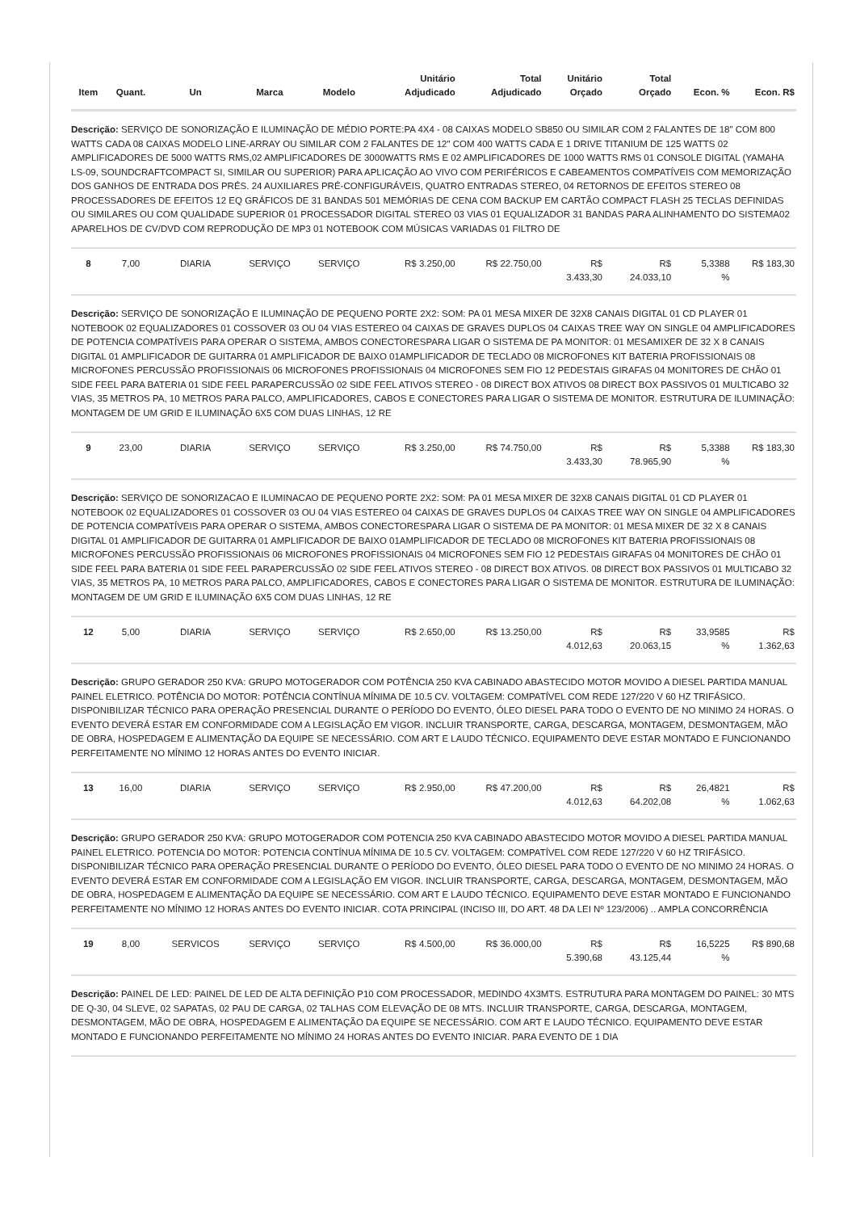| Item | Quant. | Un | Marca | Modelo | Unitário Adjudicado | Total Adjudicado | Unitário Orçado | Total Orçado | Econ. % | Econ. R$ |
| --- | --- | --- | --- | --- | --- | --- | --- | --- | --- | --- |
| Descrição: SERVIÇO DE SONORIZAÇÃO E ILUMINAÇÃO DE MÉDIO PORTE:PA 4X4 - 08 CAIXAS MODELO SB850 OU SIMILAR COM 2 FALANTES DE 18" COM 800 WATTS CADA 08 CAIXAS MODELO LINE-ARRAY OU SIMILAR COM 2 FALANTES DE 12" COM 400 WATTS CADA E 1 DRIVE TITANIUM DE 125 WATTS 02 AMPLIFICADORES DE 5000 WATTS RMS,02 AMPLIFICADORES DE 3000WATTS RMS E 02 AMPLIFICADORES DE 1000 WATTS RMS 01 CONSOLE DIGITAL (YAMAHA LS-09, SOUNDCRAFTCOMPACT SI, SIMILAR OU SUPERIOR) PARA APLICAÇÃO AO VIVO COM PERIFÉRICOS E CABEAMENTOS COMPATÍVEIS COM MEMORIZAÇÃO DOS GANHOS DE ENTRADA DOS PRÉS. 24 AUXILIARES PRÉ-CONFIGURÁVEIS, QUATRO ENTRADAS STEREO, 04 RETORNOS DE EFEITOS STEREO 08 PROCESSADORES DE EFEITOS 12 EQ GRÁFICOS DE 31 BANDAS 501 MEMÓRIAS DE CENA COM BACKUP EM CARTÃO COMPACT FLASH 25 TECLAS DEFINIDAS OU SIMILARES OU COM QUALIDADE SUPERIOR 01 PROCESSADOR DIGITAL STEREO 03 VIAS 01 EQUALIZADOR 31 BANDAS PARA ALINHAMENTO DO SISTEMA02 APARELHOS DE CV/DVD COM REPRODUÇÃO DE MP3 01 NOTEBOOK COM MÚSICAS VARIADAS 01 FILTRO DE | | | | | | | | | | |
| 8 | 7,00 | DIARIA | SERVIÇO | SERVIÇO | R$ 3.250,00 | R$ 22.750,00 | R$ 3.433,30 | R$ 24.033,10 | 5,3388 % | R$ 183,30 |
| Descrição: SERVIÇO DE SONORIZAÇÃO E ILUMINAÇÃO DE PEQUENO PORTE 2X2: SOM: PA 01 MESA MIXER DE 32X8 CANAIS DIGITAL 01 CD PLAYER 01 NOTEBOOK 02 EQUALIZADORES 01 COSSOVER 03 OU 04 VIAS ESTEREO 04 CAIXAS DE GRAVES DUPLOS 04 CAIXAS TREE WAY ON SINGLE 04 AMPLIFICADORES DE POTENCIA COMPATÍVEIS PARA OPERAR O SISTEMA, AMBOS CONECTORESPARA LIGAR O SISTEMA DE PA MONITOR: 01 MESAMIXER DE 32 X 8 CANAIS DIGITAL 01 AMPLIFICADOR DE GUITARRA 01 AMPLIFICADOR DE BAIXO 01AMPLIFICADOR DE TECLADO 08 MICROFONES KIT BATERIA PROFISSIONAIS 08 MICROFONES PERCUSSÃO PROFISSIONAIS 06 MICROFONES PROFISSIONAIS 04 MICROFONES SEM FIO 12 PEDESTAIS GIRAFAS 04 MONITORES DE CHÃO 01 SIDE FEEL PARA BATERIA 01 SIDE FEEL PARAPERCUSSÃO 02 SIDE FEEL ATIVOS STEREO - 08 DIRECT BOX ATIVOS 08 DIRECT BOX PASSIVOS 01 MULTICABO 32 VIAS, 35 METROS PA, 10 METROS PARA PALCO, AMPLIFICADORES, CABOS E CONECTORES PARA LIGAR O SISTEMA DE MONITOR. ESTRUTURA DE ILUMINAÇÃO: MONTAGEM DE UM GRID E ILUMINAÇÃO 6X5 COM DUAS LINHAS, 12 RE | | | | | | | | | | |
| 9 | 23,00 | DIARIA | SERVIÇO | SERVIÇO | R$ 3.250,00 | R$ 74.750,00 | R$ 3.433,30 | R$ 78.965,90 | 5,3388 % | R$ 183,30 |
| Descrição: SERVIÇO DE SONORIZACAO E ILUMINACAO DE PEQUENO PORTE 2X2: SOM: PA 01 MESA MIXER DE 32X8 CANAIS DIGITAL 01 CD PLAYER 01 NOTEBOOK 02 EQUALIZADORES 01 COSSOVER 03 OU 04 VIAS ESTEREO 04 CAIXAS DE GRAVES DUPLOS 04 CAIXAS TREE WAY ON SINGLE 04 AMPLIFICADORES DE POTENCIA COMPATÍVEIS PARA OPERAR O SISTEMA, AMBOS CONECTORESPARA LIGAR O SISTEMA DE PA MONITOR: 01 MESA MIXER DE 32 X 8 CANAIS DIGITAL 01 AMPLIFICADOR DE GUITARRA 01 AMPLIFICADOR DE BAIXO 01AMPLIFICADOR DE TECLADO 08 MICROFONES KIT BATERIA PROFISSIONAIS 08 MICROFONES PERCUSSÃO PROFISSIONAIS 06 MICROFONES PROFISSIONAIS 04 MICROFONES SEM FIO 12 PEDESTAIS GIRAFAS 04 MONITORES DE CHÃO 01 SIDE FEEL PARA BATERIA 01 SIDE FEEL PARAPERCUSSÃO 02 SIDE FEEL ATIVOS STEREO - 08 DIRECT BOX ATIVOS. 08 DIRECT BOX PASSIVOS 01 MULTICABO 32 VIAS, 35 METROS PA, 10 METROS PARA PALCO, AMPLIFICADORES, CABOS E CONECTORES PARA LIGAR O SISTEMA DE MONITOR. ESTRUTURA DE ILUMINAÇÃO: MONTAGEM DE UM GRID E ILUMINAÇÃO 6X5 COM DUAS LINHAS, 12 RE | | | | | | | | | | |
| 12 | 5,00 | DIARIA | SERVIÇO | SERVIÇO | R$ 2.650,00 | R$ 13.250,00 | R$ 4.012,63 | R$ 20.063,15 | 33,9585 % | R$ 1.362,63 |
| Descrição: GRUPO GERADOR 250 KVA: GRUPO MOTOGERADOR COM POTÊNCIA 250 KVA CABINADO ABASTECIDO MOTOR MOVIDO A DIESEL PARTIDA MANUAL PAINEL ELETRICO. POTÊNCIA DO MOTOR: POTÊNCIA CONTÍNUA MÍNIMA DE 10.5 CV. VOLTAGEM: COMPATÍVEL COM REDE 127/220 V 60 HZ TRIFÁSICO. DISPONIBILIZAR TÉCNICO PARA OPERAÇÃO PRESENCIAL DURANTE O PERÍODO DO EVENTO, ÓLEO DIESEL PARA TODO O EVENTO DE NO MINIMO 24 HORAS. O EVENTO DEVERÁ ESTAR EM CONFORMIDADE COM A LEGISLAÇÃO EM VIGOR. INCLUIR TRANSPORTE, CARGA, DESCARGA, MONTAGEM, DESMONTAGEM, MÃO DE OBRA, HOSPEDAGEM E ALIMENTAÇÃO DA EQUIPE SE NECESSÁRIO. COM ART E LAUDO TÉCNICO. EQUIPAMENTO DEVE ESTAR MONTADO E FUNCIONANDO PERFEITAMENTE NO MÍNIMO 12 HORAS ANTES DO EVENTO INICIAR. | | | | | | | | | | |
| 13 | 16,00 | DIARIA | SERVIÇO | SERVIÇO | R$ 2.950,00 | R$ 47.200,00 | R$ 4.012,63 | R$ 64.202,08 | 26,4821 % | R$ 1.062,63 |
| Descrição: GRUPO GERADOR 250 KVA: GRUPO MOTOGERADOR COM POTENCIA 250 KVA CABINADO ABASTECIDO MOTOR MOVIDO A DIESEL PARTIDA MANUAL PAINEL ELETRICO. POTENCIA DO MOTOR: POTENCIA CONTÍNUA MÍNIMA DE 10.5 CV. VOLTAGEM: COMPATÍVEL COM REDE 127/220 V 60 HZ TRIFÁSICO. DISPONIBILIZAR TÉCNICO PARA OPERAÇÃO PRESENCIAL DURANTE O PERÍODO DO EVENTO, ÓLEO DIESEL PARA TODO O EVENTO DE NO MINIMO 24 HORAS. O EVENTO DEVERÁ ESTAR EM CONFORMIDADE COM A LEGISLAÇÃO EM VIGOR. INCLUIR TRANSPORTE, CARGA, DESCARGA, MONTAGEM, DESMONTAGEM, MÃO DE OBRA, HOSPEDAGEM E ALIMENTAÇÃO DA EQUIPE SE NECESSÁRIO. COM ART E LAUDO TÉCNICO. EQUIPAMENTO DEVE ESTAR MONTADO E FUNCIONANDO PERFEITAMENTE NO MÍNIMO 12 HORAS ANTES DO EVENTO INICIAR. COTA PRINCIPAL (INCISO III, DO ART. 48 DA LEI Nº 123/2006) .. AMPLA CONCORRÊNCIA | | | | | | | | | | |
| 19 | 8,00 | SERVICOS | SERVIÇO | SERVIÇO | R$ 4.500,00 | R$ 36.000,00 | R$ 5.390,68 | R$ 43.125,44 | 16,5225 % | R$ 890,68 |
| Descrição: PAINEL DE LED: PAINEL DE LED DE ALTA DEFINIÇÃO P10 COM PROCESSADOR, MEDINDO 4X3MTS. ESTRUTURA PARA MONTAGEM DO PAINEL: 30 MTS DE Q-30, 04 SLEVE, 02 SAPATAS, 02 PAU DE CARGA, 02 TALHAS COM ELEVAÇÃO DE 08 MTS. INCLUIR TRANSPORTE, CARGA, DESCARGA, MONTAGEM, DESMONTAGEM, MÃO DE OBRA, HOSPEDAGEM E ALIMENTAÇÃO DA EQUIPE SE NECESSÁRIO. COM ART E LAUDO TÉCNICO. EQUIPAMENTO DEVE ESTAR MONTADO E FUNCIONANDO PERFEITAMENTE NO MÍNIMO 24 HORAS ANTES DO EVENTO INICIAR. PARA EVENTO DE 1 DIA | | | | | | | | | | |